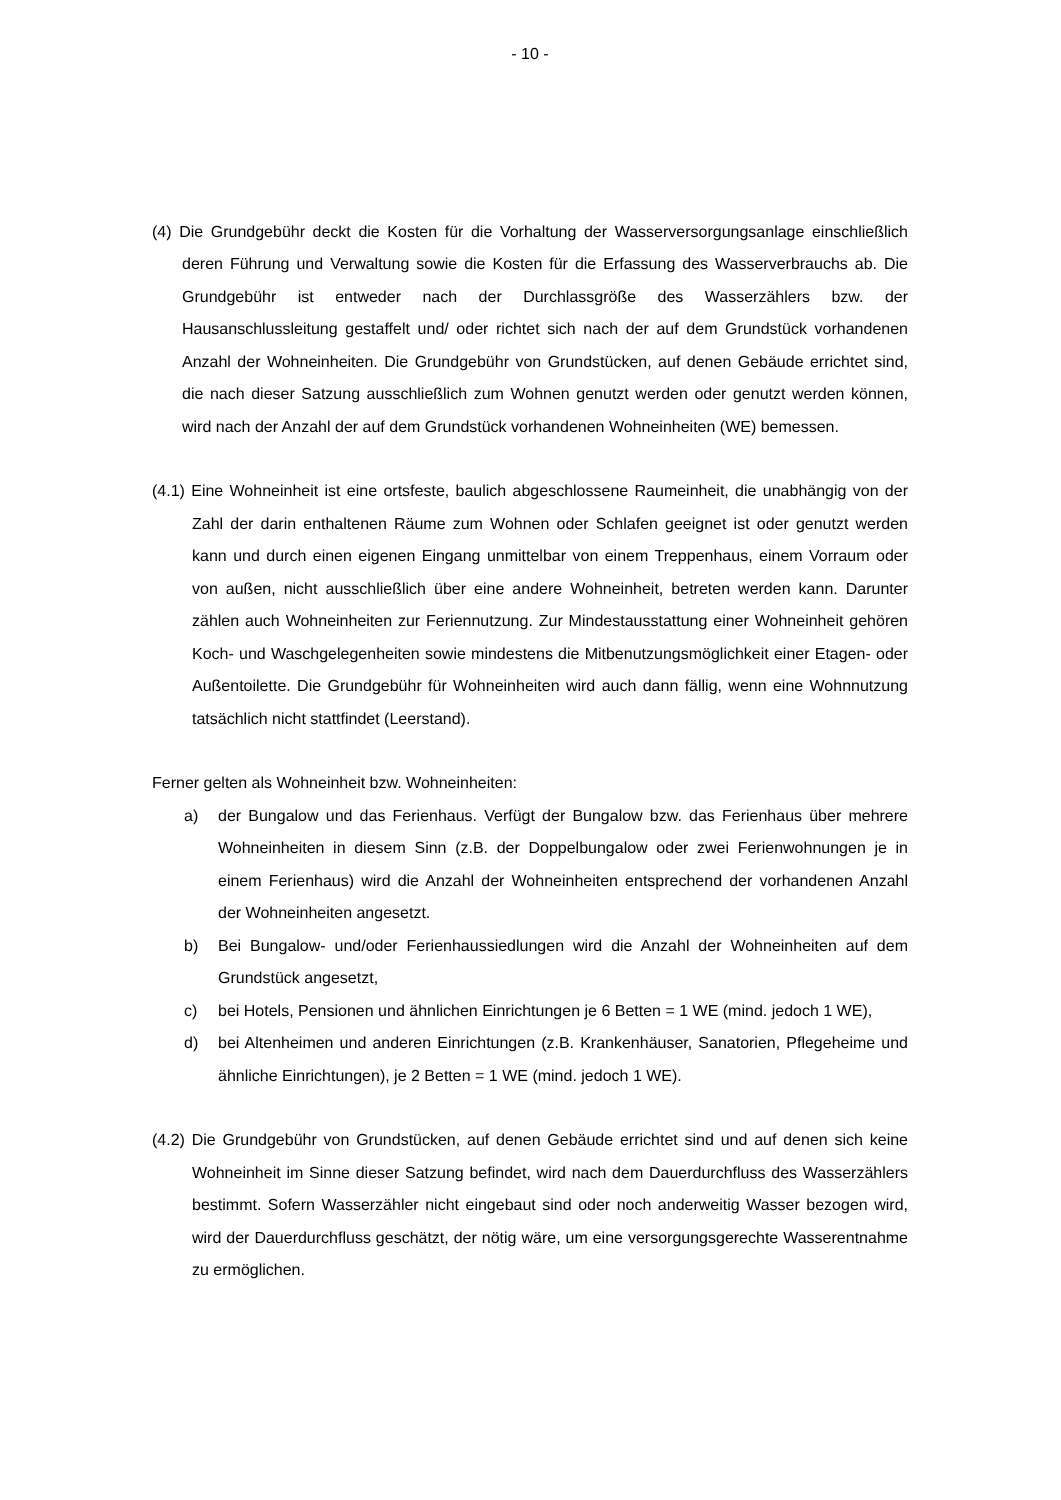- 10 -
(4) Die Grundgebühr deckt die Kosten für die Vorhaltung der Wasserversorgungsanlage einschließlich deren Führung und Verwaltung sowie die Kosten für die Erfassung des Wasserverbrauchs ab. Die Grundgebühr ist entweder nach der Durchlassgröße des Wasserzählers bzw. der Hausanschlussleitung gestaffelt und/ oder richtet sich nach der auf dem Grundstück vorhandenen Anzahl der Wohneinheiten. Die Grundgebühr von Grundstücken, auf denen Gebäude errichtet sind, die nach dieser Satzung ausschließlich zum Wohnen genutzt werden oder genutzt werden können, wird nach der Anzahl der auf dem Grundstück vorhandenen Wohneinheiten (WE) bemessen.
(4.1) Eine Wohneinheit ist eine ortsfeste, baulich abgeschlossene Raumeinheit, die unabhängig von der Zahl der darin enthaltenen Räume zum Wohnen oder Schlafen geeignet ist oder genutzt werden kann und durch einen eigenen Eingang unmittelbar von einem Treppenhaus, einem Vorraum oder von außen, nicht ausschließlich über eine andere Wohneinheit, betreten werden kann. Darunter zählen auch Wohneinheiten zur Feriennutzung. Zur Mindestausstattung einer Wohneinheit gehören Koch- und Waschgelegenheiten sowie mindestens die Mitbenutzungsmöglichkeit einer Etagen- oder Außentoilette. Die Grundgebühr für Wohneinheiten wird auch dann fällig, wenn eine Wohnnutzung tatsächlich nicht stattfindet (Leerstand).
Ferner gelten als Wohneinheit bzw. Wohneinheiten:
a) der Bungalow und das Ferienhaus. Verfügt der Bungalow bzw. das Ferienhaus über mehrere Wohneinheiten in diesem Sinn (z.B. der Doppelbungalow oder zwei Ferienwohnungen je in einem Ferienhaus) wird die Anzahl der Wohneinheiten entsprechend der vorhandenen Anzahl der Wohneinheiten angesetzt.
b) Bei Bungalow- und/oder Ferienhaussiedlungen wird die Anzahl der Wohneinheiten auf dem Grundstück angesetzt,
c) bei Hotels, Pensionen und ähnlichen Einrichtungen je 6 Betten = 1 WE (mind. jedoch 1 WE),
d) bei Altenheimen und anderen Einrichtungen (z.B. Krankenhäuser, Sanatorien, Pflegeheime und ähnliche Einrichtungen), je 2 Betten = 1 WE (mind. jedoch 1 WE).
(4.2) Die Grundgebühr von Grundstücken, auf denen Gebäude errichtet sind und auf denen sich keine Wohneinheit im Sinne dieser Satzung befindet, wird nach dem Dauerdurchfluss des Wasserzählers bestimmt. Sofern Wasserzähler nicht eingebaut sind oder noch anderweitig Wasser bezogen wird, wird der Dauerdurchfluss geschätzt, der nötig wäre, um eine versorgungsgerechte Wasserentnahme zu ermöglichen.